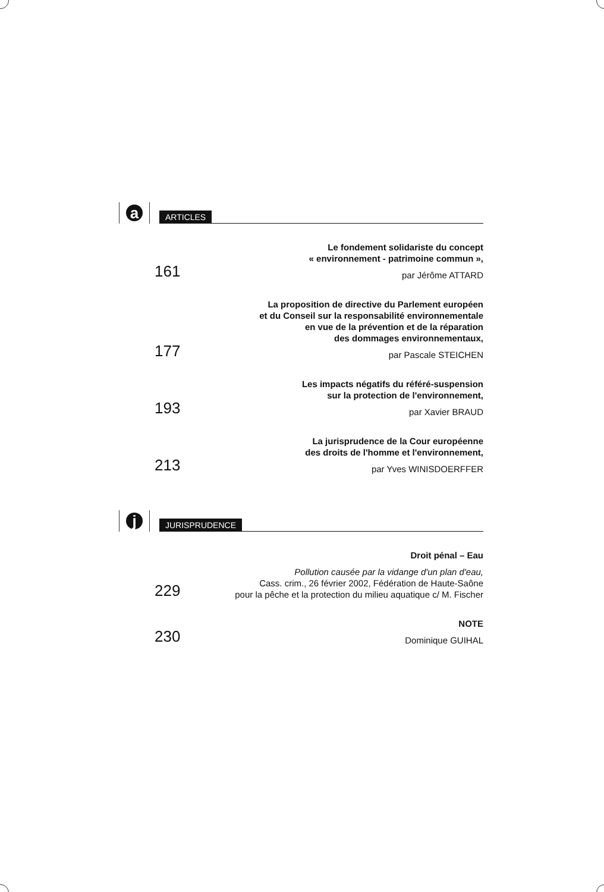a
ARTICLES
161
Le fondement solidariste du concept
« environnement - patrimoine commun »,
par Jérôme ATTARD
177
La proposition de directive du Parlement européen
et du Conseil sur la responsabilité environnementale
en vue de la prévention et de la réparation
des dommages environnementaux,
par Pascale STEICHEN
193
Les impacts négatifs du référé-suspension
sur la protection de l'environnement,
par Xavier BRAUD
213
La jurisprudence de la Cour européenne
des droits de l'homme et l'environnement,
par Yves WINISDOERFFER
j
JURISPRUDENCE
229
Droit pénal – Eau
Pollution causée par la vidange d'un plan d'eau,
Cass. crim., 26 février 2002, Fédération de Haute-Saône
pour la pêche et la protection du milieu aquatique c/ M. Fischer
230
NOTE
Dominique GUIHAL